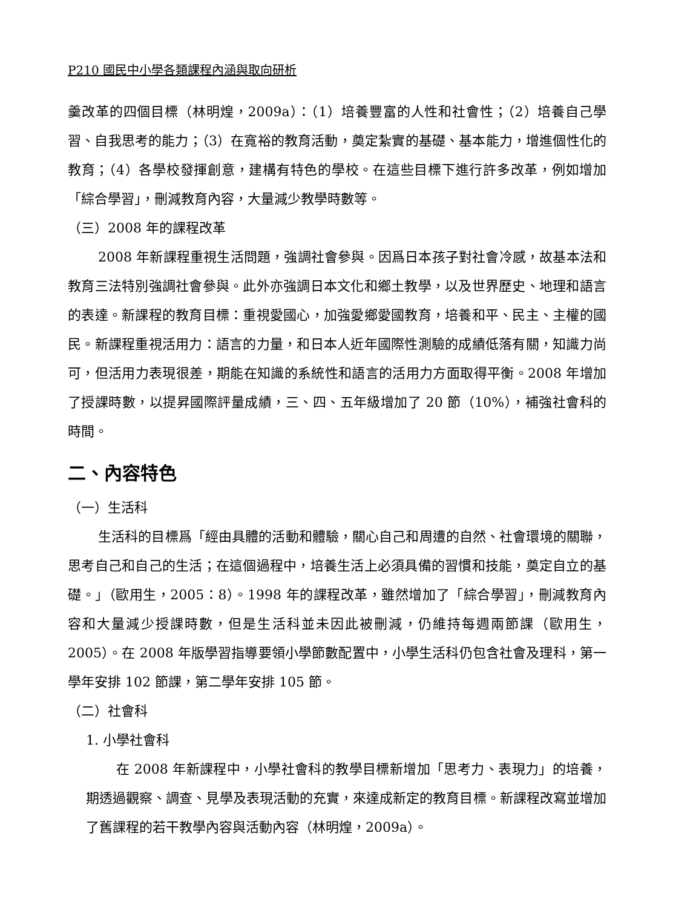P210 國民中小學各類課程內涵與取向研析
羹改革的四個目標（林明煌，2009a）：（1）培養豐富的人性和社會性；（2）培養自己學習、自我思考的能力；（3）在寬裕的教育活動，奠定紮實的基礎、基本能力，增進個性化的教育；（4）各學校發揮創意，建構有特色的學校。在這些目標下進行許多改革，例如增加「綜合學習」，刪減教育內容，大量減少教學時數等。
（三）2008 年的課程改革
2008 年新課程重視生活問題，強調社會參與。因爲日本孩子對社會冷感，故基本法和教育三法特別強調社會參與。此外亦強調日本文化和鄉土教學，以及世界歷史、地理和語言的表達。新課程的教育目標：重視愛國心，加強愛鄉愛國教育，培養和平、民主、主權的國民。新課程重視活用力：語言的力量，和日本人近年國際性測驗的成績低落有關，知識力尚可，但活用力表現很差，期能在知識的系統性和語言的活用力方面取得平衡。2008 年增加了授課時數，以提昇國際評量成績，三、四、五年級增加了 20 節（10%），補強社會科的時間。
二、內容特色
（一）生活科
生活科的目標爲「經由具體的活動和體驗，關心自己和周遭的自然、社會環境的關聯，思考自己和自己的生活；在這個過程中，培養生活上必須具備的習慣和技能，奠定自立的基礎。」（歐用生，2005：8）。1998 年的課程改革，雖然增加了「綜合學習」，刪減教育內容和大量減少授課時數，但是生活科並未因此被刪減，仍維持每週兩節課（歐用生，2005）。在 2008 年版學習指導要領小學節數配置中，小學生活科仍包含社會及理科，第一學年安排 102 節課，第二學年安排 105 節。
（二）社會科
1. 小學社會科
在 2008 年新課程中，小學社會科的教學目標新增加「思考力、表現力」的培養，期透過觀察、調查、見學及表現活動的充實，來達成新定的教育目標。新課程改寫並增加了舊課程的若干教學內容與活動內容（林明煌，2009a）。